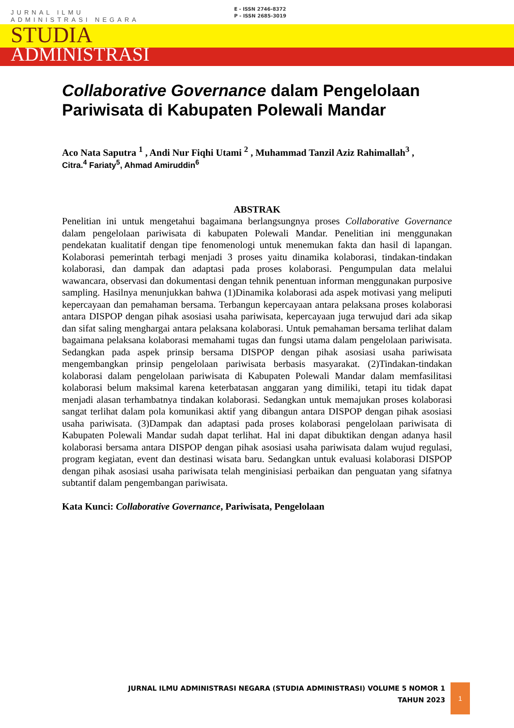JURNAL ILMU
ADMINISTRASI NEGARA
E - ISSN 2746-8372
P - ISSN 2685-3019
STUDIA
ADMINISTRASI
Collaborative Governance dalam Pengelolaan Pariwisata di Kabupaten Polewali Mandar
Aco Nata Saputra <sup>1</sup> , Andi Nur Fiqhi Utami <sup>2</sup> , Muhammad Tanzil Aziz Rahimallah<sup>3</sup> ,
Citra.<sup>4</sup> Fariaty<sup>5</sup>, Ahmad Amiruddin<sup>6</sup>
ABSTRAK
Penelitian ini untuk mengetahui bagaimana berlangsungnya proses Collaborative Governance dalam pengelolaan pariwisata di kabupaten Polewali Mandar. Penelitian ini menggunakan pendekatan kualitatif dengan tipe fenomenologi untuk menemukan fakta dan hasil di lapangan. Kolaborasi pemerintah terbagi menjadi 3 proses yaitu dinamika kolaborasi, tindakan-tindakan kolaborasi, dan dampak dan adaptasi pada proses kolaborasi. Pengumpulan data melalui wawancara, observasi dan dokumentasi dengan tehnik penentuan informan menggunakan purposive sampling. Hasilnya menunjukkan bahwa (1)Dinamika kolaborasi ada aspek motivasi yang meliputi kepercayaan dan pemahaman bersama. Terbangun kepercayaan antara pelaksana proses kolaborasi antara DISPOP dengan pihak asosiasi usaha pariwisata, kepercayaan juga terwujud dari ada sikap dan sifat saling menghargai antara pelaksana kolaborasi. Untuk pemahaman bersama terlihat dalam bagaimana pelaksana kolaborasi memahami tugas dan fungsi utama dalam pengelolaan pariwisata. Sedangkan pada aspek prinsip bersama DISPOP dengan pihak asosiasi usaha pariwisata mengembangkan prinsip pengelolaan pariwisata berbasis masyarakat. (2)Tindakan-tindakan kolaborasi dalam pengelolaan pariwisata di Kabupaten Polewali Mandar dalam memfasilitasi kolaborasi belum maksimal karena keterbatasan anggaran yang dimiliki, tetapi itu tidak dapat menjadi alasan terhambatnya tindakan kolaborasi. Sedangkan untuk memajukan proses kolaborasi sangat terlihat dalam pola komunikasi aktif yang dibangun antara DISPOP dengan pihak asosiasi usaha pariwisata. (3)Dampak dan adaptasi pada proses kolaborasi pengelolaan pariwisata di Kabupaten Polewali Mandar sudah dapat terlihat. Hal ini dapat dibuktikan dengan adanya hasil kolaborasi bersama antara DISPOP dengan pihak asosiasi usaha pariwisata dalam wujud regulasi, program kegiatan, event dan destinasi wisata baru. Sedangkan untuk evaluasi kolaborasi DISPOP dengan pihak asosiasi usaha pariwisata telah menginisiasi perbaikan dan penguatan yang sifatnya subtantif dalam pengembangan pariwisata.
Kata Kunci: Collaborative Governance, Pariwisata, Pengelolaan
JURNAL ILMU ADMINISTRASI NEGARA (STUDIA ADMINISTRASI) VOLUME 5 NOMOR 1
TAHUN 2023
1